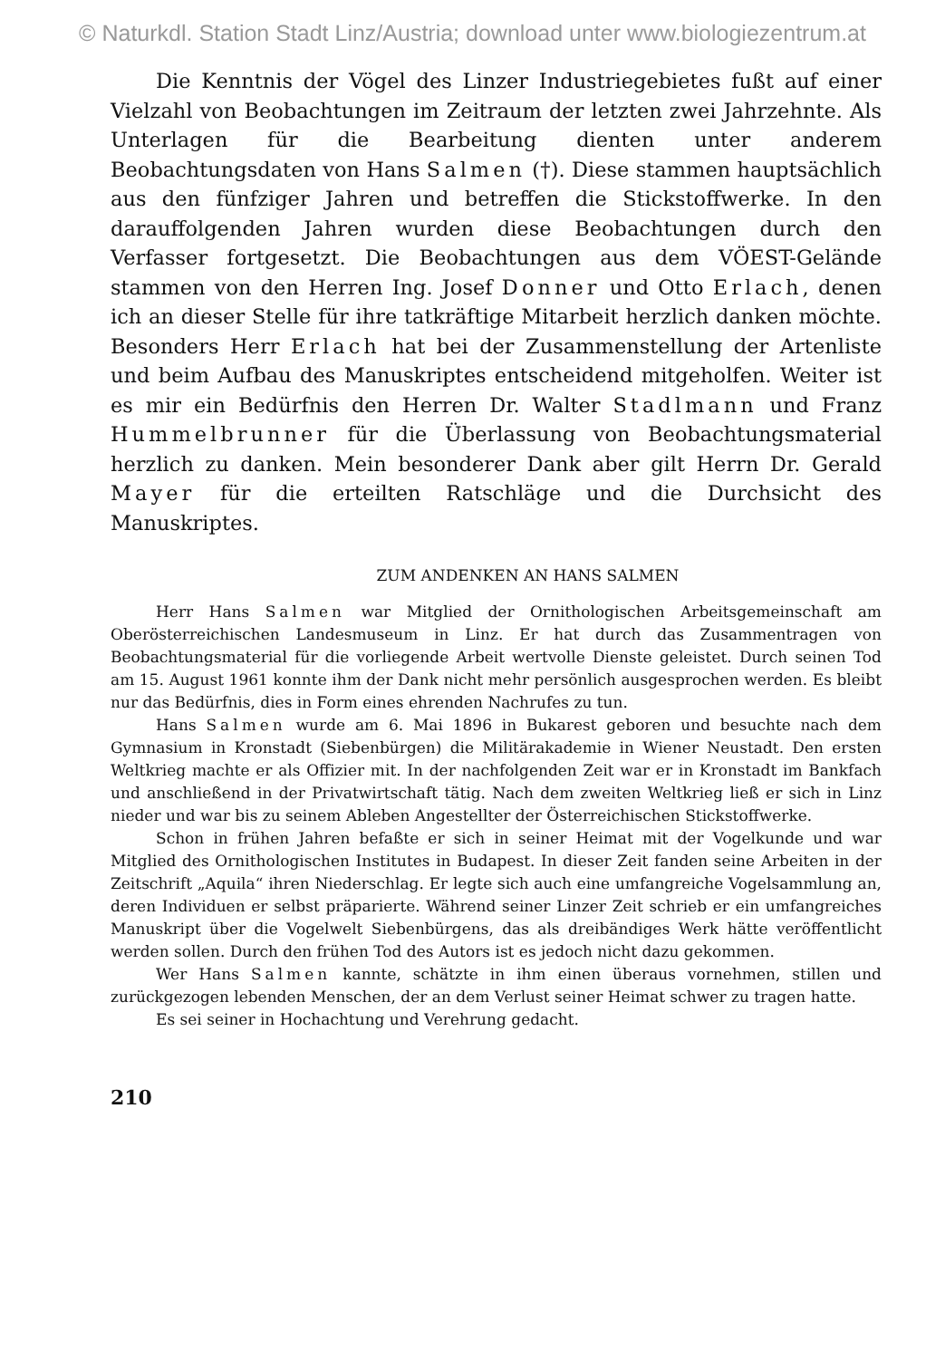© Naturkdl. Station Stadt Linz/Austria; download unter www.biologiezentrum.at
Die Kenntnis der Vögel des Linzer Industriegebietes fußt auf einer Vielzahl von Beobachtungen im Zeitraum der letzten zwei Jahrzehnte. Als Unterlagen für die Bearbeitung dienten unter anderem Beobachtungsdaten von Hans Salmen (†). Diese stammen hauptsächlich aus den fünfziger Jahren und betreffen die Stickstoffwerke. In den darauffolgenden Jahren wurden diese Beobachtungen durch den Verfasser fortgesetzt. Die Beobachtungen aus dem VÖEST-Gelände stammen von den Herren Ing. Josef Donner und Otto Erlach, denen ich an dieser Stelle für ihre tatkräftige Mitarbeit herzlich danken möchte. Besonders Herr Erlach hat bei der Zusammenstellung der Artenliste und beim Aufbau des Manuskriptes entscheidend mitgeholfen. Weiter ist es mir ein Bedürfnis den Herren Dr. Walter Stadlmann und Franz Hummelbrunner für die Überlassung von Beobachtungsmaterial herzlich zu danken. Mein besonderer Dank aber gilt Herrn Dr. Gerald Mayer für die erteilten Ratschläge und die Durchsicht des Manuskriptes.
ZUM ANDENKEN AN HANS SALMEN
Herr Hans Salmen war Mitglied der Ornithologischen Arbeitsgemeinschaft am Oberösterreichischen Landesmuseum in Linz. Er hat durch das Zusammentragen von Beobachtungsmaterial für die vorliegende Arbeit wertvolle Dienste geleistet. Durch seinen Tod am 15. August 1961 konnte ihm der Dank nicht mehr persönlich ausgesprochen werden. Es bleibt nur das Bedürfnis, dies in Form eines ehrenden Nachrufes zu tun.
Hans Salmen wurde am 6. Mai 1896 in Bukarest geboren und besuchte nach dem Gymnasium in Kronstadt (Siebenbürgen) die Militärakademie in Wiener Neustadt. Den ersten Weltkrieg machte er als Offizier mit. In der nachfolgenden Zeit war er in Kronstadt im Bankfach und anschließend in der Privatwirtschaft tätig. Nach dem zweiten Weltkrieg ließ er sich in Linz nieder und war bis zu seinem Ableben Angestellter der Österreichischen Stickstoffwerke.
Schon in frühen Jahren befaßte er sich in seiner Heimat mit der Vogelkunde und war Mitglied des Ornithologischen Institutes in Budapest. In dieser Zeit fanden seine Arbeiten in der Zeitschrift „Aquila“ ihren Niederschlag. Er legte sich auch eine umfangreiche Vogelsammlung an, deren Individuen er selbst präparierte. Während seiner Linzer Zeit schrieb er ein umfangreiches Manuskript über die Vogelwelt Siebenbürgens, das als dreibändiges Werk hätte veröffentlicht werden sollen. Durch den frühen Tod des Autors ist es jedoch nicht dazu gekommen.
Wer Hans Salmen kannte, schätzte in ihm einen überaus vornehmen, stillen und zurückgezogen lebenden Menschen, der an dem Verlust seiner Heimat schwer zu tragen hatte.
Es sei seiner in Hochachtung und Verehrung gedacht.
210